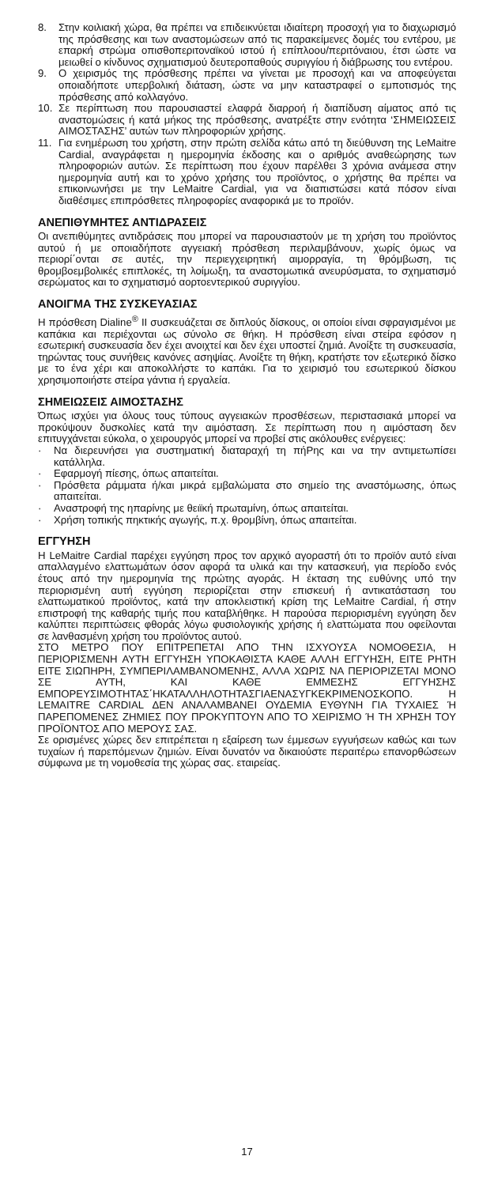8. Στην κοιλιακή χώρα, θα πρέπει να επιδεικνύεται ιδιαίτερη προσοχή για το διαχωρισμό της πρόσθεσης και των αναστομώσεων από τις παρακείμενες δομές του εντέρου, με επαρκή στρώμα οπισθοπεριτοναϊκού ιστού ή επίπλοου/περιτόναιου, έτσι ώστε να μειωθεί ο κίνδυνος σχηματισμού δευτεροπαθούς συριγγίου ή διάβρωσης του εντέρου.
9. Ο χειρισμός της πρόσθεσης πρέπει να γίνεται με προσοχή και να αποφεύγεται οποιαδήποτε υπερβολική διάταση, ώστε να μην καταστραφεί ο εμποτισμός της πρόσθεσης από κολλαγόνο.
10. Σε περίπτωση που παρουσιαστεί ελαφρά διαρροή ή διαπίδυση αίματος από τις αναστομώσεις ή κατά μήκος της πρόσθεσης, ανατρέξτε στην ενότητα ‘ΣΗΜΕΙΩΣΕΙΣ ΑΙΜΟΣΤΑΣΗΣ’ αυτών των πληροφοριών χρήσης.
11. Για ενημέρωση του χρήστη, στην πρώτη σελίδα κάτω από τη διεύθυνση της LeMaitre Cardial, αναγράφεται η ημερομηνία έκδοσης και ο αριθμός αναθεώρησης των πληροφοριών αυτών. Σε περίπτωση που έχουν παρέλθει 3 χρόνια ανάμεσα στην ημερομηνία αυτή και το χρόνο χρήσης του προϊόντος, ο χρήστης θα πρέπει να επικοινωνήσει με την LeMaitre Cardial, για να διαπιστώσει κατά πόσον είναι διαθέσιμες επιπρόσθετες πληροφορίες αναφορικά με το προϊόν.
ΑΝΕΠΙΘΥΜΗΤΕΣ ΑΝΤΙΔΡΑΣΕΙΣ
Οι ανεπιθύμητες αντιδράσεις που μπορεί να παρουσιαστούν με τη χρήση του προϊόντος αυτού ή με οποιαδήποτε αγγειακή πρόσθεση περιλαμβάνουν, χωρίς όμως να περιορί΄ονται σε αυτές, την περιεγχειρητική αιμορραγία, τη θρόμβωση, τις θρομβοεμβολικές επιπλοκές, τη λοίμωξη, τα αναστομωτικά ανευρύσματα, το σχηματισμό σερώματος και το σχηματισμό αορτοεντερικού συριγγίου.
ΑΝΟΙΓΜΑ ΤΗΣ ΣΥΣΚΕΥΑΣΙΑΣ
Η πρόσθεση Dialine<sup>®</sup> II συσκευάζεται σε διπλούς δίσκους, οι οποίοι είναι σφραγισμένοι με καπάκια και περιέχονται ως σύνολο σε θήκη. Η πρόσθεση είναι στείρα εφόσον η εσωτερική συσκευασία δεν έχει ανοιχτεί και δεν έχει υποστεί ζημιά. Ανοίξτε τη συσκευασία, τηρώντας τους συνήθεις κανόνες ασηψίας. Ανοίξτε τη θήκη, κρατήστε τον εξωτερικό δίσκο με το ένα χέρι και αποκολλήστε το καπάκι. Για το χειρισμό του εσωτερικού δίσκου χρησιμοποιήστε στείρα γάντια ή εργαλεία.
ΣΗΜΕΙΩΣΕΙΣ ΑΙΜΟΣΤΑΣΗΣ
Όπως ισχύει για όλους τους τύπους αγγειακών προσθέσεων, περιστασιακά μπορεί να προκύψουν δυσκολίες κατά την αιμόσταση. Σε περίπτωση που η αιμόσταση δεν επιτυγχάνεται εύκολα, ο χειρουργός μπορεί να προβεί στις ακόλουθες ενέργειες:
· Να διερευνήσει για συστηματική διαταραχή τη πήΡης και να την αντιμετωπίσει κατάλληλα.
· Εφαρμογή πίεσης, όπως απαιτείται.
· Πρόσθετα ράμματα ή/και μικρά εμβαλώματα στο σημείο της αναστόμωσης, όπως απαιτείται.
· Αναστροφή της ηπαρίνης με θειϊκή πρωταμίνη, όπως απαιτείται.
· Χρήση τοπικής πηκτικής αγωγής, π.χ. θρομβίνη, όπως απαιτείται.
ΕΓΓΥΗΣΗ
Η LeMaitre Cardial παρέχει εγγύηση προς τον αρχικό αγοραστή ότι το προϊόν αυτό είναι απαλλαγμένο ελαττωμάτων όσον αφορά τα υλικά και την κατασκευή, για περίοδο ενός έτους από την ημερομηνία της πρώτης αγοράς. Η έκταση της ευθύνης υπό την περιορισμένη αυτή εγγύηση περιορίζεται στην επισκευή ή αντικατάσταση του ελαττωματικού προϊόντος, κατά την αποκλειστική κρίση της LeMaitre Cardial, ή στην επιστροφή της καθαρής τιμής που καταβλήθηκε. Η παρούσα περιορισμένη εγγύηση δεν καλύπτει περιπτώσεις φθοράς λόγω φυσιολογικής χρήσης ή ελαττώματα που οφείλονται σε λανθασμένη χρήση του προϊόντος αυτού.
ΣΤΟ ΜΕΤΡΟ ΠΟΥ ΕΠΙΤΡΕΠΕΤΑΙ ΑΠΟ ΤΗΝ ΙΣΧΥΟΥΣΑ ΝΟΜΟΘΕΣΙΑ, Η ΠΕΡΙΟΡΙΣΜΕΝΗ ΑΥΤΗ ΕΓΓΥΗΣΗ ΥΠΟΚΑΘΙΣΤΑ ΚΑΘΕ ΑΛΛΗ ΕΓΓΥΗΣΗ, ΕΙΤΕ ΡΗΤΗ ΕΙΤΕ ΣΙΩΠΗΡΗ, ΣΥΜΠΕΡΙΛΑΜΒΑΝΟΜΕΝΗΣ, ΑΛΛΑ ΧΩΡΙΣ ΝΑ ΠΕΡΙΟΡΙΖΕΤΑΙ ΜΟΝΟ ΣΕ ΑΥΤΗ, ΚΑΙ ΚΑΘΕ ΕΜΜΕΣΗΣ ΕΓΓΥΗΣΗΣ ΕΜΠΟΡΕΥΣΙΜΟΤΗΤΑΣ΄ΗΚΑΤΑΛΛΗΛΟΤΗΤΑΣΓΙΑΕΝΑΣΥΓΚΕΚΡΙΜΕΝΟΣΚΟΠΟ. Η LEMAITRE CARDIAL ΔΕΝ ΑΝΑΛΑΜΒΑΝΕΙ ΟΥΔΕΜΙΑ ΕΥΘΥΝΗ ΓΙΑ ΤΥΧΑΙΕΣ Ή ΠΑΡΕΠΟΜΕΝΕΣ ΖΗΜΙΕΣ ΠΟΥ ΠΡΟΚΥΠΤΟΥΝ ΑΠΟ ΤΟ ΧΕΙΡΙΣΜΟ Ή ΤΗ ΧΡΗΣΗ ΤΟΥ ΠΡΟΪΟΝΤΟΣ ΑΠΟ ΜΕΡΟΥΣ ΣΑΣ.
Σε ορισμένες χώρες δεν επιτρέπεται η εξαίρεση των έμμεσων εγγυήσεων καθώς και των τυχαίων ή παρεπόμενων ζημιών. Είναι δυνατόν να δικαιούστε περαιτέρω επανορθώσεων σύμφωνα με τη νομοθεσία της χώρας σας. εταιρείας.
17